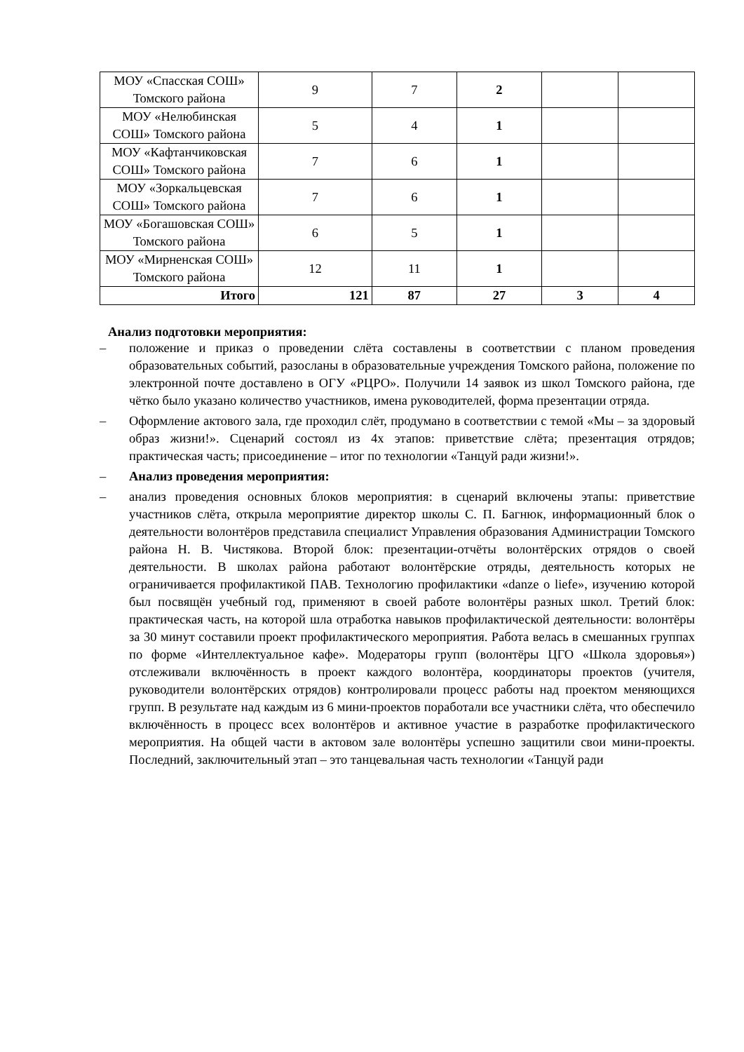| МОУ «Спасская СОШ» Томского района | 9 | 7 | 2 | | |
| МОУ «Нелюбинская СОШ» Томского района | 5 | 4 | 1 | | |
| МОУ «Кафтанчиковская СОШ» Томского района | 7 | 6 | 1 | | |
| МОУ «Зоркальцевская СОШ» Томского района | 7 | 6 | 1 | | |
| МОУ «Богашовская СОШ» Томского района | 6 | 5 | 1 | | |
| МОУ «Мирненская СОШ» Томского района | 12 | 11 | 1 | | |
| Итого | 121 | 87 | 27 | 3 | 4 |
Анализ подготовки мероприятия:
– положение и приказ о проведении слёта составлены в соответствии с планом проведения образовательных событий, разосланы в образовательные учреждения Томского района, положение по электронной почте доставлено в ОГУ «РЦРО». Получили 14 заявок из школ Томского района, где чётко было указано количество участников, имена руководителей, форма презентации отряда.
– Оформление актового зала, где проходил слёт, продумано в соответствии с темой «Мы – за здоровый образ жизни!». Сценарий состоял из 4х этапов: приветствие слёта; презентация отрядов; практическая часть; присоединение – итог по технологии «Танцуй ради жизни!».
– Анализ проведения мероприятия:
– анализ проведения основных блоков мероприятия: в сценарий включены этапы: приветствие участников слёта, открыла мероприятие директор школы С. П. Багнюк, информационный блок о деятельности волонтёров представила специалист Управления образования Администрации Томского района Н. В. Чистякова. Второй блок: презентации-отчёты волонтёрских отрядов о своей деятельности. В школах района работают волонтёрские отряды, деятельность которых не ограничивается профилактикой ПАВ. Технологию профилактики «danze o liefe», изучению которой был посвящён учебный год, применяют в своей работе волонтёры разных школ. Третий блок: практическая часть, на которой шла отработка навыков профилактической деятельности: волонтёры за 30 минут составили проект профилактического мероприятия. Работа велась в смешанных группах по форме «Интеллектуальное кафе». Модераторы групп (волонтёры ЦГО «Школа здоровья») отслеживали включённость в проект каждого волонтёра, координаторы проектов (учителя, руководители волонтёрских отрядов) контролировали процесс работы над проектом меняющихся групп. В результате над каждым из 6 мини-проектов поработали все участники слёта, что обеспечило включённость в процесс всех волонтёров и активное участие в разработке профилактического мероприятия. На общей части в актовом зале волонтёры успешно защитили свои мини-проекты. Последний, заключительный этап – это танцевальная часть технологии «Танцуй ради